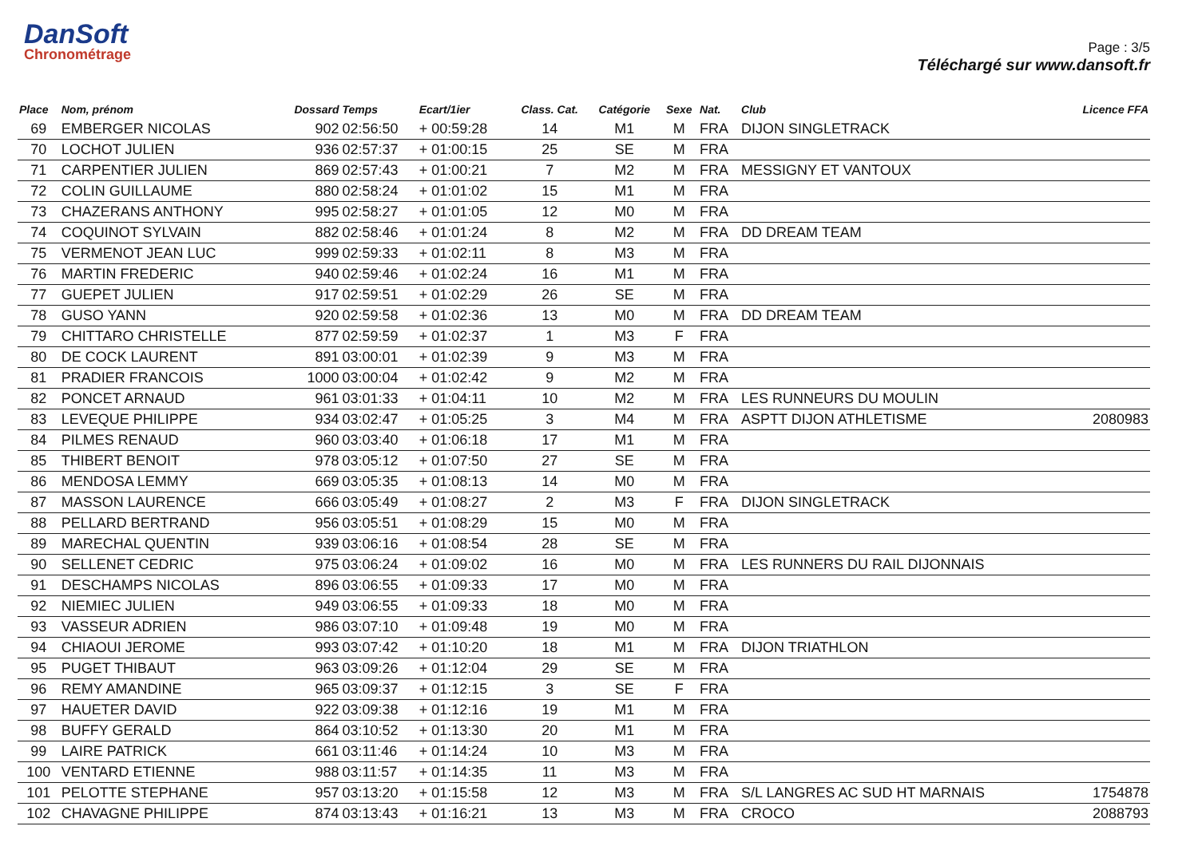DanSoft
Chronométrage
Page : 3/5
Téléchargé sur www.dansoft.fr
| Place | Nom, prénom | Dossard | Temps | Ecart/1ier | Class. Cat. | Catégorie | Sexe | Nat. | Club | Licence FFA |
| --- | --- | --- | --- | --- | --- | --- | --- | --- | --- | --- |
| 69 | EMBERGER NICOLAS | 902 | 02:56:50 | + 00:59:28 | 14 | M1 | M | FRA | DIJON SINGLETRACK | |
| 70 | LOCHOT JULIEN | 936 | 02:57:37 | + 01:00:15 | 25 | SE | M | FRA | | |
| 71 | CARPENTIER JULIEN | 869 | 02:57:43 | + 01:00:21 | 7 | M2 | M | FRA | MESSIGNY ET VANTOUX | |
| 72 | COLIN GUILLAUME | 880 | 02:58:24 | + 01:01:02 | 15 | M1 | M | FRA | | |
| 73 | CHAZERANS ANTHONY | 995 | 02:58:27 | + 01:01:05 | 12 | M0 | M | FRA | | |
| 74 | COQUINOT SYLVAIN | 882 | 02:58:46 | + 01:01:24 | 8 | M2 | M | FRA | DD DREAM TEAM | |
| 75 | VERMENOT JEAN LUC | 999 | 02:59:33 | + 01:02:11 | 8 | M3 | M | FRA | | |
| 76 | MARTIN FREDERIC | 940 | 02:59:46 | + 01:02:24 | 16 | M1 | M | FRA | | |
| 77 | GUEPET JULIEN | 917 | 02:59:51 | + 01:02:29 | 26 | SE | M | FRA | | |
| 78 | GUSO YANN | 920 | 02:59:58 | + 01:02:36 | 13 | M0 | M | FRA | DD DREAM TEAM | |
| 79 | CHITTARO CHRISTELLE | 877 | 02:59:59 | + 01:02:37 | 1 | M3 | F | FRA | | |
| 80 | DE COCK LAURENT | 891 | 03:00:01 | + 01:02:39 | 9 | M3 | M | FRA | | |
| 81 | PRADIER FRANCOIS | 1000 | 03:00:04 | + 01:02:42 | 9 | M2 | M | FRA | | |
| 82 | PONCET ARNAUD | 961 | 03:01:33 | + 01:04:11 | 10 | M2 | M | FRA | LES RUNNEURS DU MOULIN | |
| 83 | LEVEQUE PHILIPPE | 934 | 03:02:47 | + 01:05:25 | 3 | M4 | M | FRA | ASPTT DIJON ATHLETISME | 2080983 |
| 84 | PILMES RENAUD | 960 | 03:03:40 | + 01:06:18 | 17 | M1 | M | FRA | | |
| 85 | THIBERT BENOIT | 978 | 03:05:12 | + 01:07:50 | 27 | SE | M | FRA | | |
| 86 | MENDOSA LEMMY | 669 | 03:05:35 | + 01:08:13 | 14 | M0 | M | FRA | | |
| 87 | MASSON LAURENCE | 666 | 03:05:49 | + 01:08:27 | 2 | M3 | F | FRA | DIJON SINGLETRACK | |
| 88 | PELLARD BERTRAND | 956 | 03:05:51 | + 01:08:29 | 15 | M0 | M | FRA | | |
| 89 | MARECHAL QUENTIN | 939 | 03:06:16 | + 01:08:54 | 28 | SE | M | FRA | | |
| 90 | SELLENET CEDRIC | 975 | 03:06:24 | + 01:09:02 | 16 | M0 | M | FRA | LES RUNNERS DU RAIL DIJONNAIS | |
| 91 | DESCHAMPS NICOLAS | 896 | 03:06:55 | + 01:09:33 | 17 | M0 | M | FRA | | |
| 92 | NIEMIEC JULIEN | 949 | 03:06:55 | + 01:09:33 | 18 | M0 | M | FRA | | |
| 93 | VASSEUR ADRIEN | 986 | 03:07:10 | + 01:09:48 | 19 | M0 | M | FRA | | |
| 94 | CHIAOUI JEROME | 993 | 03:07:42 | + 01:10:20 | 18 | M1 | M | FRA | DIJON TRIATHLON | |
| 95 | PUGET THIBAUT | 963 | 03:09:26 | + 01:12:04 | 29 | SE | M | FRA | | |
| 96 | REMY AMANDINE | 965 | 03:09:37 | + 01:12:15 | 3 | SE | F | FRA | | |
| 97 | HAUETER DAVID | 922 | 03:09:38 | + 01:12:16 | 19 | M1 | M | FRA | | |
| 98 | BUFFY GERALD | 864 | 03:10:52 | + 01:13:30 | 20 | M1 | M | FRA | | |
| 99 | LAIRE PATRICK | 661 | 03:11:46 | + 01:14:24 | 10 | M3 | M | FRA | | |
| 100 | VENTARD ETIENNE | 988 | 03:11:57 | + 01:14:35 | 11 | M3 | M | FRA | | |
| 101 | PELOTTE STEPHANE | 957 | 03:13:20 | + 01:15:58 | 12 | M3 | M | FRA | S/L LANGRES AC SUD HT MARNAIS | 1754878 |
| 102 | CHAVAGNE PHILIPPE | 874 | 03:13:43 | + 01:16:21 | 13 | M3 | M | FRA | CROCO | 2088793 |